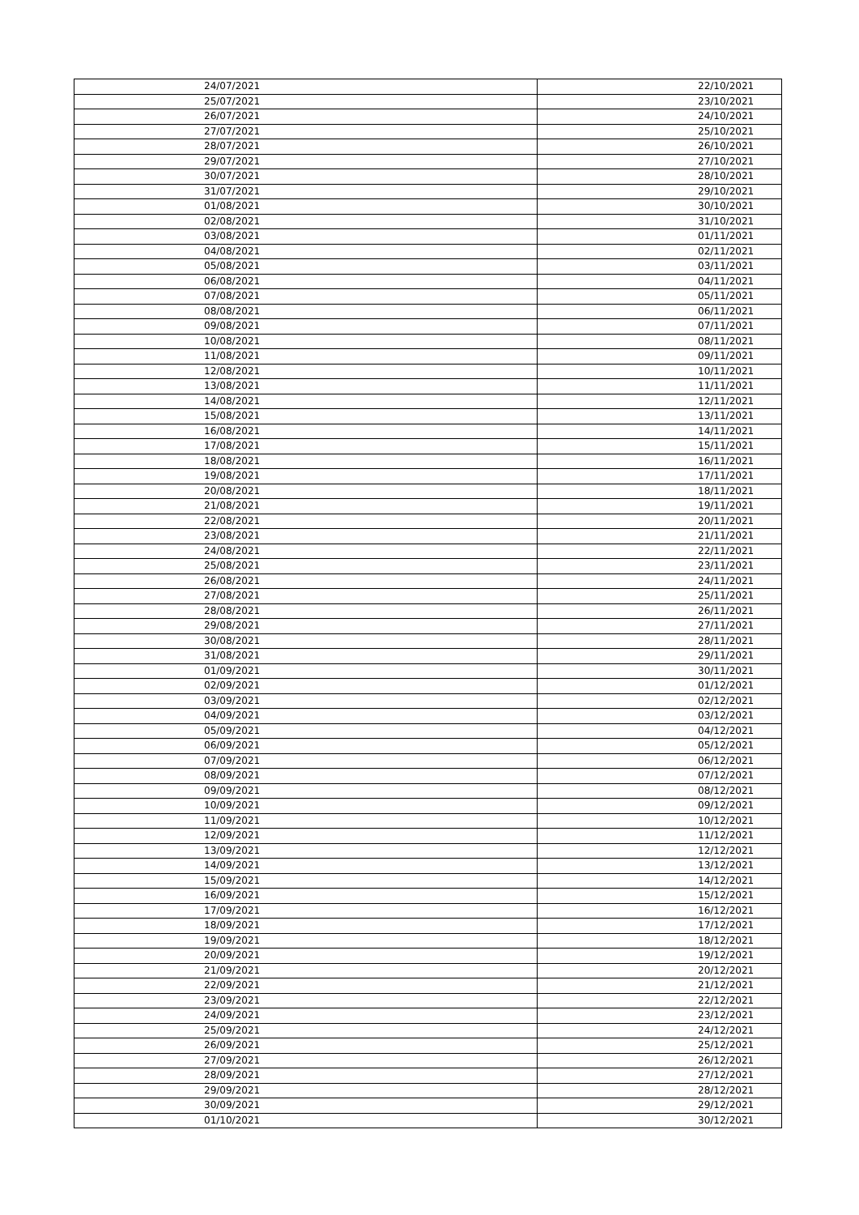| 24/07/2021 | 22/10/2021 |
| 25/07/2021 | 23/10/2021 |
| 26/07/2021 | 24/10/2021 |
| 27/07/2021 | 25/10/2021 |
| 28/07/2021 | 26/10/2021 |
| 29/07/2021 | 27/10/2021 |
| 30/07/2021 | 28/10/2021 |
| 31/07/2021 | 29/10/2021 |
| 01/08/2021 | 30/10/2021 |
| 02/08/2021 | 31/10/2021 |
| 03/08/2021 | 01/11/2021 |
| 04/08/2021 | 02/11/2021 |
| 05/08/2021 | 03/11/2021 |
| 06/08/2021 | 04/11/2021 |
| 07/08/2021 | 05/11/2021 |
| 08/08/2021 | 06/11/2021 |
| 09/08/2021 | 07/11/2021 |
| 10/08/2021 | 08/11/2021 |
| 11/08/2021 | 09/11/2021 |
| 12/08/2021 | 10/11/2021 |
| 13/08/2021 | 11/11/2021 |
| 14/08/2021 | 12/11/2021 |
| 15/08/2021 | 13/11/2021 |
| 16/08/2021 | 14/11/2021 |
| 17/08/2021 | 15/11/2021 |
| 18/08/2021 | 16/11/2021 |
| 19/08/2021 | 17/11/2021 |
| 20/08/2021 | 18/11/2021 |
| 21/08/2021 | 19/11/2021 |
| 22/08/2021 | 20/11/2021 |
| 23/08/2021 | 21/11/2021 |
| 24/08/2021 | 22/11/2021 |
| 25/08/2021 | 23/11/2021 |
| 26/08/2021 | 24/11/2021 |
| 27/08/2021 | 25/11/2021 |
| 28/08/2021 | 26/11/2021 |
| 29/08/2021 | 27/11/2021 |
| 30/08/2021 | 28/11/2021 |
| 31/08/2021 | 29/11/2021 |
| 01/09/2021 | 30/11/2021 |
| 02/09/2021 | 01/12/2021 |
| 03/09/2021 | 02/12/2021 |
| 04/09/2021 | 03/12/2021 |
| 05/09/2021 | 04/12/2021 |
| 06/09/2021 | 05/12/2021 |
| 07/09/2021 | 06/12/2021 |
| 08/09/2021 | 07/12/2021 |
| 09/09/2021 | 08/12/2021 |
| 10/09/2021 | 09/12/2021 |
| 11/09/2021 | 10/12/2021 |
| 12/09/2021 | 11/12/2021 |
| 13/09/2021 | 12/12/2021 |
| 14/09/2021 | 13/12/2021 |
| 15/09/2021 | 14/12/2021 |
| 16/09/2021 | 15/12/2021 |
| 17/09/2021 | 16/12/2021 |
| 18/09/2021 | 17/12/2021 |
| 19/09/2021 | 18/12/2021 |
| 20/09/2021 | 19/12/2021 |
| 21/09/2021 | 20/12/2021 |
| 22/09/2021 | 21/12/2021 |
| 23/09/2021 | 22/12/2021 |
| 24/09/2021 | 23/12/2021 |
| 25/09/2021 | 24/12/2021 |
| 26/09/2021 | 25/12/2021 |
| 27/09/2021 | 26/12/2021 |
| 28/09/2021 | 27/12/2021 |
| 29/09/2021 | 28/12/2021 |
| 30/09/2021 | 29/12/2021 |
| 01/10/2021 | 30/12/2021 |